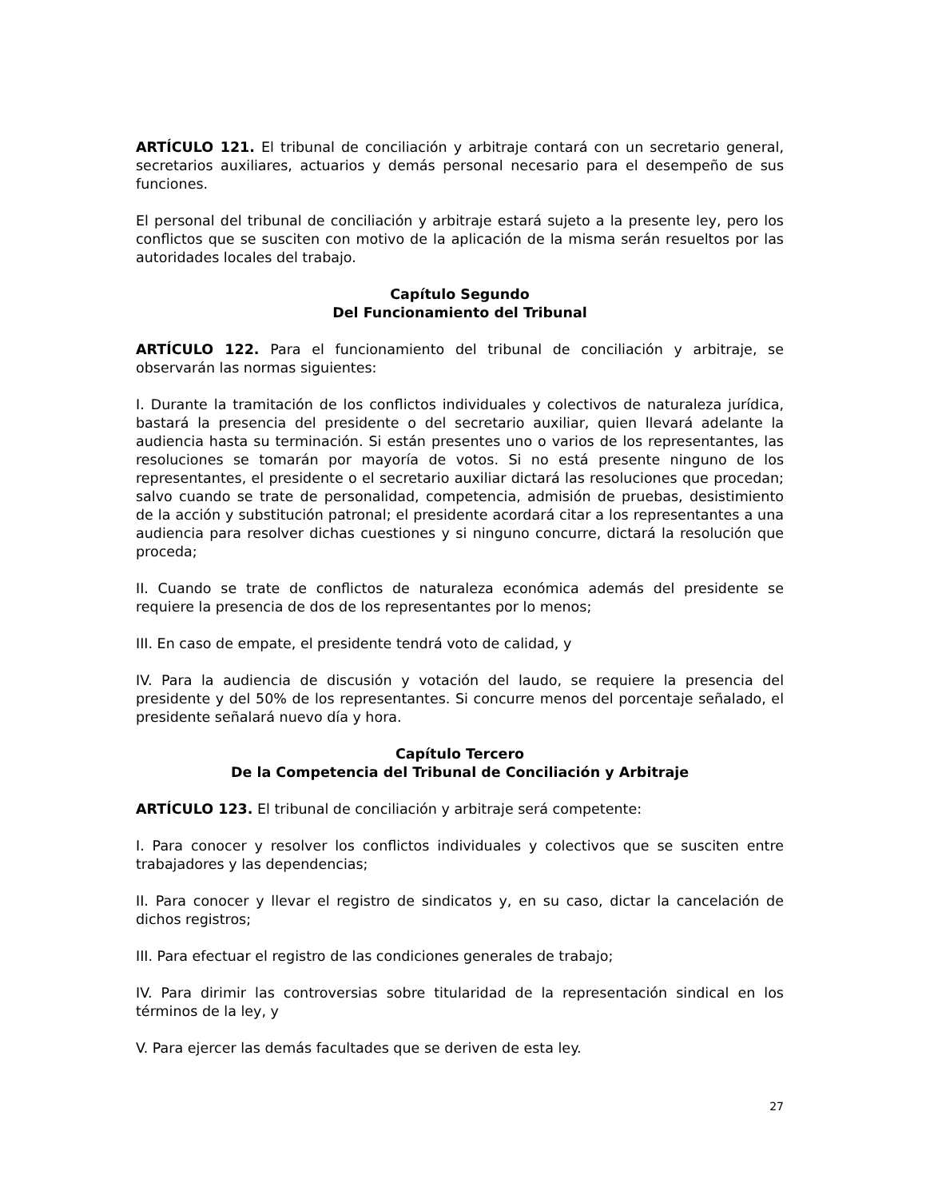ARTÍCULO 121. El tribunal de conciliación y arbitraje contará con un secretario general, secretarios auxiliares, actuarios y demás personal necesario para el desempeño de sus funciones.
El personal del tribunal de conciliación y arbitraje estará sujeto a la presente ley, pero los conflictos que se susciten con motivo de la aplicación de la misma serán resueltos por las autoridades locales del trabajo.
Capítulo Segundo
Del Funcionamiento del Tribunal
ARTÍCULO 122. Para el funcionamiento del tribunal de conciliación y arbitraje, se observarán las normas siguientes:
I. Durante la tramitación de los conflictos individuales y colectivos de naturaleza jurídica, bastará la presencia del presidente o del secretario auxiliar, quien llevará adelante la audiencia hasta su terminación. Si están presentes uno o varios de los representantes, las resoluciones se tomarán por mayoría de votos. Si no está presente ninguno de los representantes, el presidente o el secretario auxiliar dictará las resoluciones que procedan; salvo cuando se trate de personalidad, competencia, admisión de pruebas, desistimiento de la acción y substitución patronal; el presidente acordará citar a los representantes a una audiencia para resolver dichas cuestiones y si ninguno concurre, dictará la resolución que proceda;
II. Cuando se trate de conflictos de naturaleza económica además del presidente se requiere la presencia de dos de los representantes por lo menos;
III. En caso de empate, el presidente tendrá voto de calidad, y
IV. Para la audiencia de discusión y votación del laudo, se requiere la presencia del presidente y del 50% de los representantes. Si concurre menos del porcentaje señalado, el presidente señalará nuevo día y hora.
Capítulo Tercero
De la Competencia del Tribunal de Conciliación y Arbitraje
ARTÍCULO 123. El tribunal de conciliación y arbitraje será competente:
I. Para conocer y resolver los conflictos individuales y colectivos que se susciten entre trabajadores y las dependencias;
II. Para conocer y llevar el registro de sindicatos y, en su caso, dictar la cancelación de dichos registros;
III. Para efectuar el registro de las condiciones generales de trabajo;
IV. Para dirimir las controversias sobre titularidad de la representación sindical en los términos de la ley, y
V. Para ejercer las demás facultades que se deriven de esta ley.
27